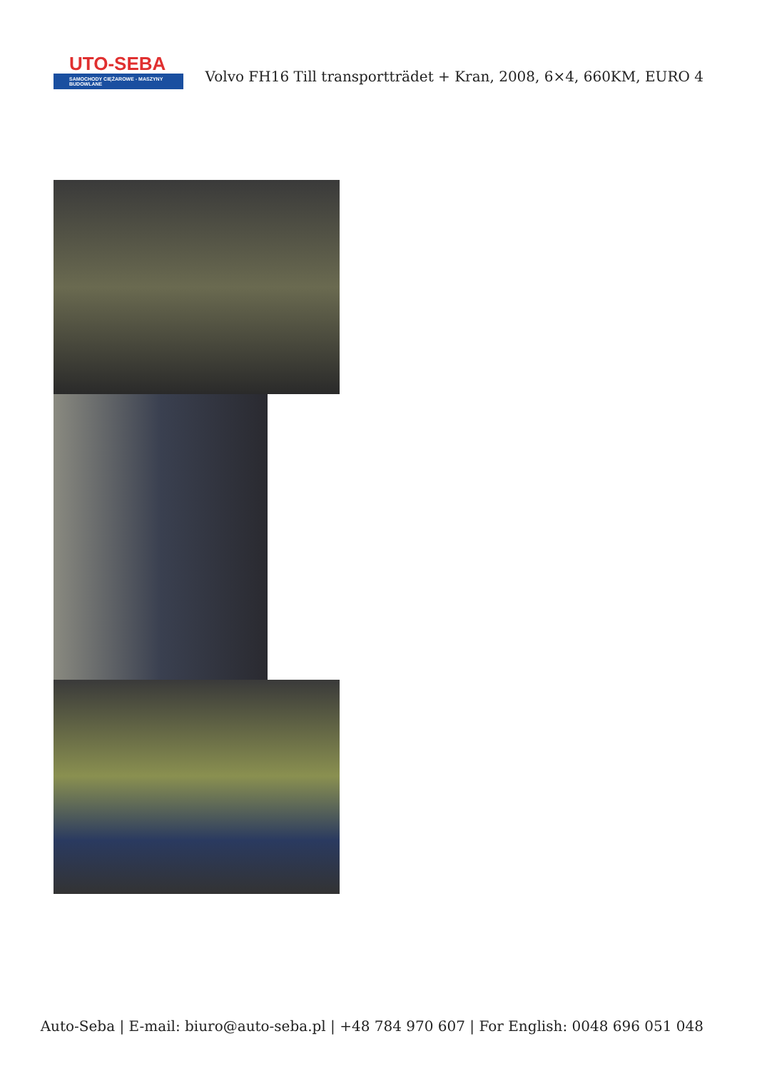UTO-SEBA
SAMOCHODY CIĘŻAROWE - MASZYNY BUDOWLANE
Volvo FH16 Till transportträdet + Kran, 2008, 6×4, 660KM, EURO 4
Auto-Seba | E-mail: biuro@auto-seba.pl | +48 784 970 607 | For English: 0048 696 051 048